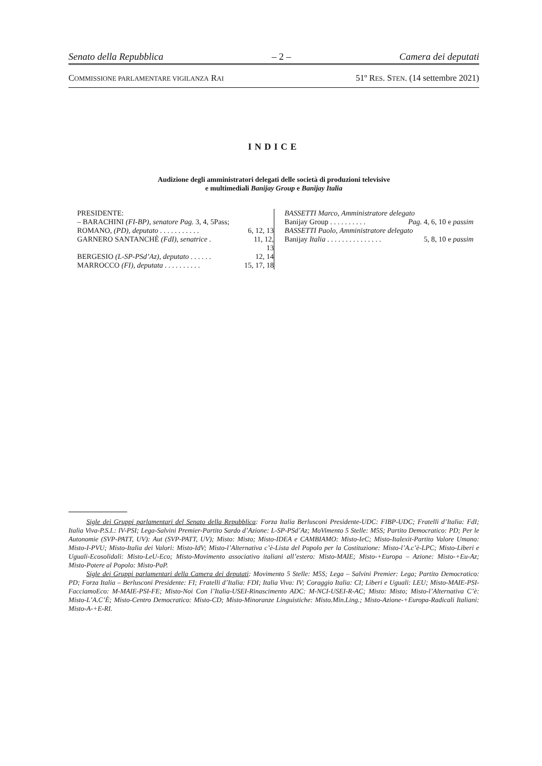Senato della Repubblica – 2 – Camera dei deputati
COMMISSIONE PARLAMENTARE VIGILANZA RAI 51º RES. STEN. (14 settembre 2021)
INDICE
Audizione degli amministratori delegati delle società di produzioni televisive
e multimediali Banijay Group e Banijay Italia
PRESIDENTE:
– BARACHINI (FI-BP), senatore Pag. 3, 4, 5Pass;
ROMANO, (PD), deputato . . . . . . . . . . . 6, 12, 13
GARNERO SANTANCHÈ (FdI), senatrice . 11, 12,
13
BERGESIO (L-SP-PSd’Az), deputato . . . . . . 12, 14
MARROCCO (FI), deputata . . . . . . . . . . 15, 17, 18
BASSETTI Marco, Amministratore delegato
Banijay Group . . . . . . . . . . Pag. 4, 6, 10 e passim
BASSETTI Paolo, Amministratore delegato
Banijay Italia . . . . . . . . . . . . . . . 5, 8, 10 e passim
Sigle dei Gruppi parlamentari del Senato della Repubblica: Forza Italia Berlusconi Presidente-UDC: FIBP-UDC; Fratelli d’Italia: FdI; Italia Viva-P.S.I.: IV-PSI; Lega-Salvini Premier-Partito Sardo d’Azione: L-SP-PSd’Az; MoVimento 5 Stelle: M5S; Partito Democratico: PD; Per le Autonomie (SVP-PATT, UV): Aut (SVP-PATT, UV); Misto: Misto; Misto-IDEA e CAMBIAMO: Misto-IeC; Misto-Italexit-Partito Valore Umano: Misto-I-PVU; Misto-Italia dei Valori: Misto-IdV; Misto-l’Alternativa c’è-Lista del Popolo per la Costituzione: Misto-l’A.c’è-LPC; Misto-Liberi e Uguali-Ecosolidali: Misto-LeU-Eco; Misto-Movimento associativo italiani all’estero: Misto-MAIE; Misto-+Europa – Azione: Misto-+Eu-Az; Misto-Potere al Popolo: Misto-PaP.
Sigle dei Gruppi parlamentari della Camera dei deputati: Movimento 5 Stelle: M5S; Lega – Salvini Premier: Lega; Partito Democratico: PD; Forza Italia – Berlusconi Presidente: FI; Fratelli d’Italia: FDI; Italia Viva: IV; Coraggio Italia: CI; Liberi e Uguali: LEU; Misto-MAIE-PSI-FacciamoEco: M-MAIE-PSI-FE; Misto-Noi Con l’Italia-USEI-Rinascimento ADC: M-NCI-USEI-R-AC; Misto: Misto; Misto-l’Alternativa C’è: Misto-L’A.C’È; Misto-Centro Democratico: Misto-CD; Misto-Minoranze Linguistiche: Misto.Min.Ling.; Misto-Azione-+Europa-Radicali Italiani: Misto-A-+E-RI.